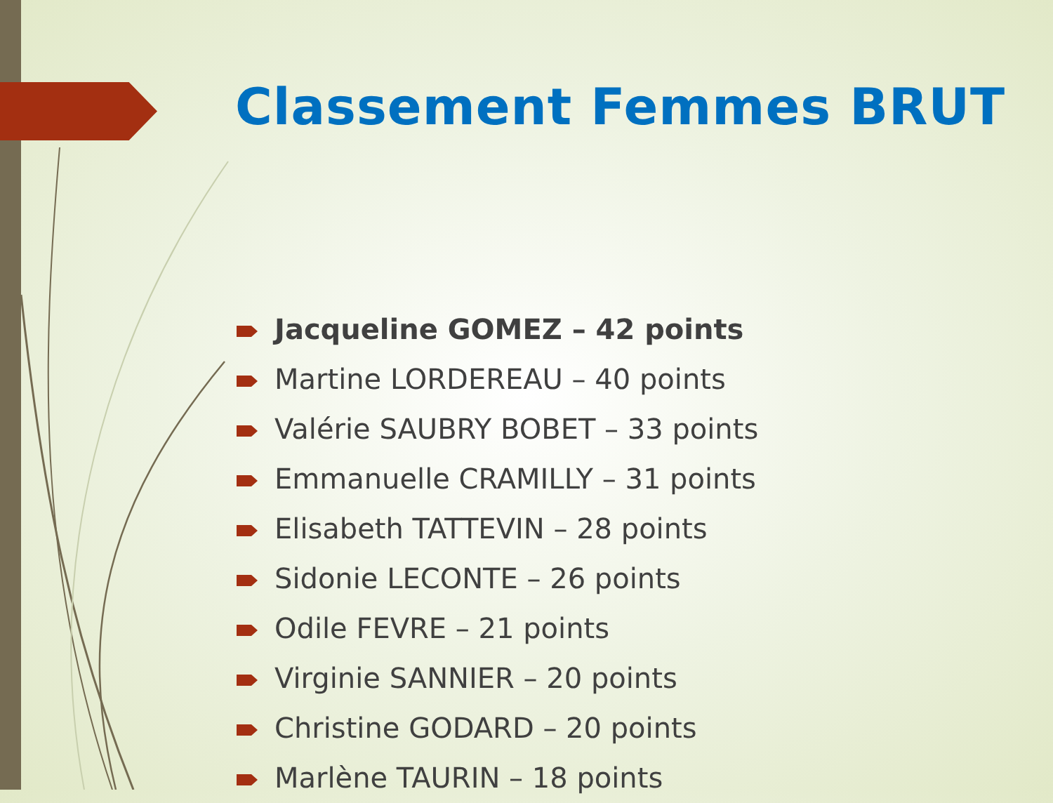Classement Femmes BRUT
Jacqueline GOMEZ – 42 points
Martine LORDEREAU – 40 points
Valérie SAUBRY BOBET – 33 points
Emmanuelle CRAMILLY – 31 points
Elisabeth TATTEVIN – 28 points
Sidonie LECONTE – 26 points
Odile FEVRE – 21 points
Virginie SANNIER – 20 points
Christine GODARD – 20 points
Marlène TAURIN – 18 points